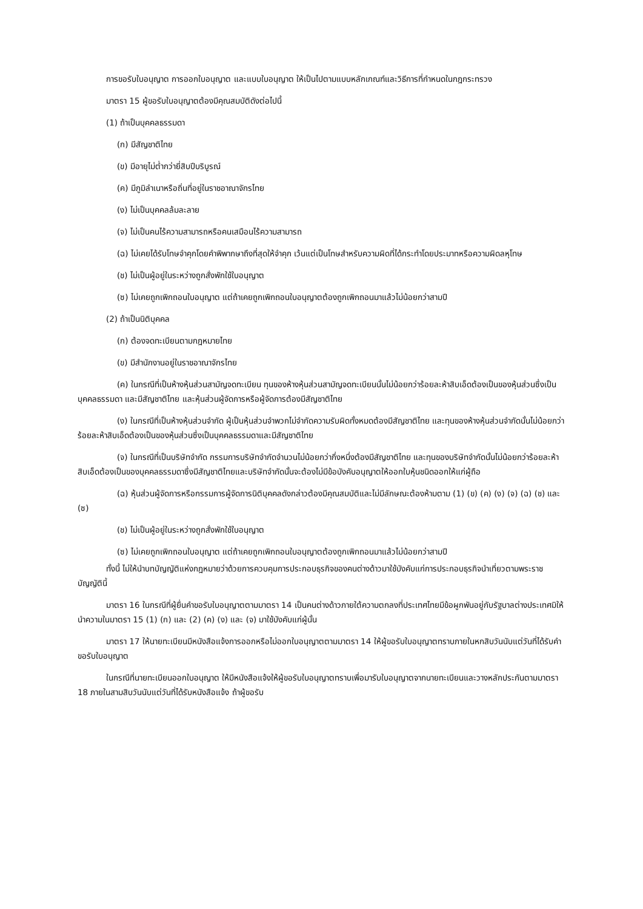การขอรับใบอนุญาต การออกใบอนุญาต และแบบใบอนุญาต ให้เป็นไปตามแบบหลักเกณฑ์และวิธีการที่กำหนดในกฎกระทรวง
มาตรา 15 ผู้ขอรับใบอนุญาตต้องมีคุณสมบัติดังต่อไปนี้
(1) ถ้าเป็นบุคคลธรรมดา
(ก) มีสัญชาติไทย
(ข) มีอายุไม่ต่ำกว่ายี่สิบปีบริบูรณ์
(ค) มีภูมิลำเนาหรือถิ่นที่อยู่ในราชอาณาจักรไทย
(ง) ไม่เป็นบุคคลล้มละลาย
(จ) ไม่เป็นคนไร้ความสามารถหรือคนเสมือนไร้ความสามารถ
(ฉ) ไม่เคยได้รับโทษจำคุกโดยคำพิพากษาถึงที่สุดให้จำคุก เว้นแต่เป็นโทษสำหรับความผิดที่ได้กระทำโดยประมาทหรือความผิดลหุโทษ
(ช) ไม่เป็นผู้อยู่ในระหว่างถูกสั่งพักใช้ใบอนุญาต
(ซ) ไม่เคยถูกเพิกถอนใบอนุญาต แต่ถ้าเคยถูกเพิกถอนใบอนุญาตต้องถูกเพิกถอนมาแล้วไม่น้อยกว่าสามปี
(2) ถ้าเป็นนิติบุคคล
(ก) ต้องจดทะเบียนตามกฎหมายไทย
(ข) มีสำนักงานอยู่ในราชอาณาจักรไทย
(ค) ในกรณีที่เป็นห้างหุ้นส่วนสามัญจดทะเบียน ทุนของห้างหุ้นส่วนสามัญจดทะเบียนนั้นไม่น้อยกว่าร้อยละห้าสิบเอ็ดต้องเป็นของหุ้นส่วนซึ่งเป็นบุคคลธรรมดา และมีสัญชาติไทย และหุ้นส่วนผู้จัดการหรือผู้จัดการต้องมีสัญชาติไทย
(ง) ในกรณีที่เป็นห้างหุ้นส่วนจำกัด ผู้เป็นหุ้นส่วนจำพวกไม่จำกัดความรับผิดทั้งหมดต้องมีสัญชาติไทย และทุนของห้างหุ้นส่วนจำกัดนั้นไม่น้อยกว่าร้อยละห้าสิบเอ็ดต้องเป็นของหุ้นส่วนซึ่งเป็นบุคคลธรรมดาและมีสัญชาติไทย
(จ) ในกรณีที่เป็นบริษัทจำกัด กรรมการบริษัทจำกัดจำนวนไม่น้อยกว่ากึ่งหนึ่งต้องมีสัญชาติไทย และทุนของบริษัทจำกัดนั้นไม่น้อยกว่าร้อยละห้าสิบเอ็ดต้องเป็นของบุคคลธรรมดาซึ่งมีสัญชาติไทยและบริษัทจำกัดนั้นจะต้องไม่มีข้อบังคับอนุญาตให้ออกใบหุ้นชนิดออกให้แก่ผู้ถือ
(ฉ) หุ้นส่วนผู้จัดการหรือกรรมการผู้จัดการนิติบุคคลดังกล่าวต้องมีคุณสมบัติและไม่มีลักษณะต้องห้ามตาม (1) (ข) (ค) (ง) (จ) (ฉ) (ช) และ (ซ)
(ช) ไม่เป็นผู้อยู่ในระหว่างถูกสั่งพักใช้ใบอนุญาต
(ซ) ไม่เคยถูกเพิกถอนใบอนุญาต แต่ถ้าเคยถูกเพิกถอนใบอนุญาตต้องถูกเพิกถอนมาแล้วไม่น้อยกว่าสามปี
ทั้งนี้ ไม่ให้นำบทบัญญัติแห่งกฎหมายว่าด้วยการควบคุมการประกอบธุรกิจของคนต่างด้าวมาใช้บังคับแก่การประกอบธุรกิจนำเที่ยวตามพระราชบัญญัตินี้
มาตรา 16 ในกรณีที่ผู้ยื่นคำขอรับใบอนุญาตตามมาตรา 14 เป็นคนต่างด้าวภายใต้ความตกลงที่ประเทศไทยมีข้อผูกพันอยู่กับรัฐบาลต่างประเทศมิให้นำความในมาตรา 15 (1) (ก) และ (2) (ค) (ง) และ (จ) มาใช้บังคับแก่ผู้นั้น
มาตรา 17 ให้นายทะเบียนมีหนังสือแจ้งการออกหรือไม่ออกใบอนุญาตตามมาตรา 14 ให้ผู้ขอรับใบอนุญาตทราบภายในหกสิบวันนับแต่วันที่ได้รับคำขอรับใบอนุญาต
ในกรณีที่นายทะเบียนออกใบอนุญาต ให้มีหนังสือแจ้งให้ผู้ขอรับใบอนุญาตทราบเพื่อมารับใบอนุญาตจากนายทะเบียนและวางหลักประกันตามมาตรา 18 ภายในสามสิบวันนับแต่วันที่ได้รับหนังสือแจ้ง ถ้าผู้ขอรับ